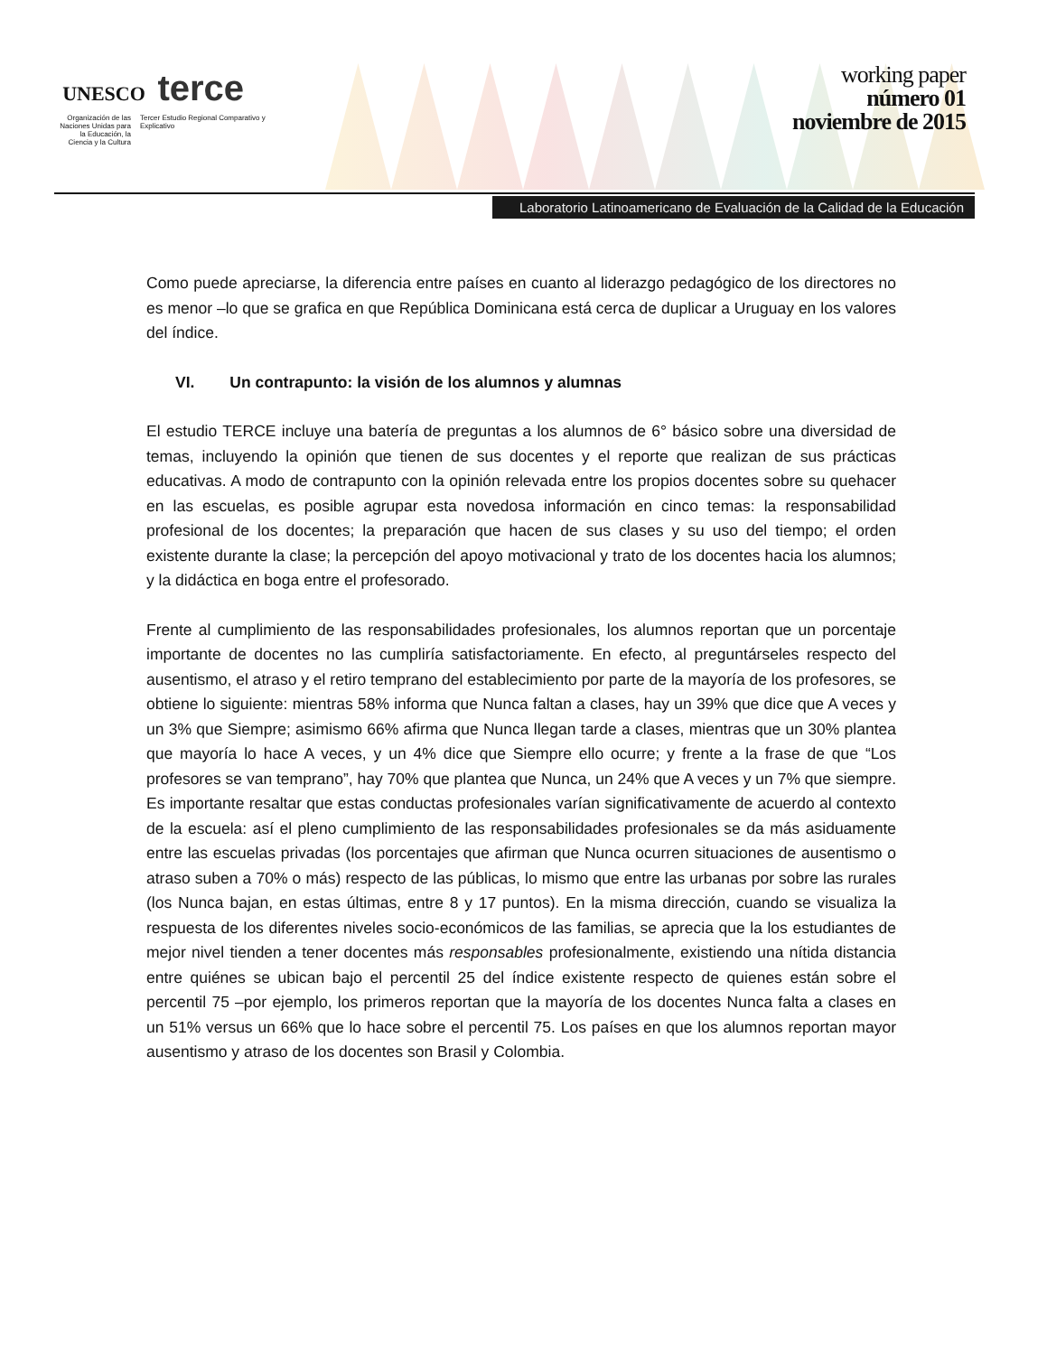UNESCO terce
Organización de las Naciones Unidas para la Educación, la Ciencia y la Cultura
Tercer Estudio Regional Comparativo y Explicativo
working paper
número 01
noviembre de 2015
Laboratorio Latinoamericano de Evaluación de la Calidad de la Educación
Como puede apreciarse, la diferencia entre países en cuanto al liderazgo pedagógico de los directores no es menor –lo que se grafica en que República Dominicana está cerca de duplicar a Uruguay en los valores del índice.
VI. Un contrapunto: la visión de los alumnos y alumnas
El estudio TERCE incluye una batería de preguntas a los alumnos de 6° básico sobre una diversidad de temas, incluyendo la opinión que tienen de sus docentes y el reporte que realizan de sus prácticas educativas. A modo de contrapunto con la opinión relevada entre los propios docentes sobre su quehacer en las escuelas, es posible agrupar esta novedosa información en cinco temas: la responsabilidad profesional de los docentes; la preparación que hacen de sus clases y su uso del tiempo; el orden existente durante la clase; la percepción del apoyo motivacional y trato de los docentes hacia los alumnos; y la didáctica en boga entre el profesorado.
Frente al cumplimiento de las responsabilidades profesionales, los alumnos reportan que un porcentaje importante de docentes no las cumpliría satisfactoriamente. En efecto, al preguntárseles respecto del ausentismo, el atraso y el retiro temprano del establecimiento por parte de la mayoría de los profesores, se obtiene lo siguiente: mientras 58% informa que Nunca faltan a clases, hay un 39% que dice que A veces y un 3% que Siempre; asimismo 66% afirma que Nunca llegan tarde a clases, mientras que un 30% plantea que mayoría lo hace A veces, y un 4% dice que Siempre ello ocurre; y frente a la frase de que “Los profesores se van temprano”, hay 70% que plantea que Nunca, un 24% que A veces y un 7% que siempre. Es importante resaltar que estas conductas profesionales varían significativamente de acuerdo al contexto de la escuela: así el pleno cumplimiento de las responsabilidades profesionales se da más asiduamente entre las escuelas privadas (los porcentajes que afirman que Nunca ocurren situaciones de ausentismo o atraso suben a 70% o más) respecto de las públicas, lo mismo que entre las urbanas por sobre las rurales (los Nunca bajan, en estas últimas, entre 8 y 17 puntos). En la misma dirección, cuando se visualiza la respuesta de los diferentes niveles socio-económicos de las familias, se aprecia que la los estudiantes de mejor nivel tienden a tener docentes más responsables profesionalmente, existiendo una nítida distancia entre quiénes se ubican bajo el percentil 25 del índice existente respecto de quienes están sobre el percentil 75 –por ejemplo, los primeros reportan que la mayoría de los docentes Nunca falta a clases en un 51% versus un 66% que lo hace sobre el percentil 75. Los países en que los alumnos reportan mayor ausentismo y atraso de los docentes son Brasil y Colombia.